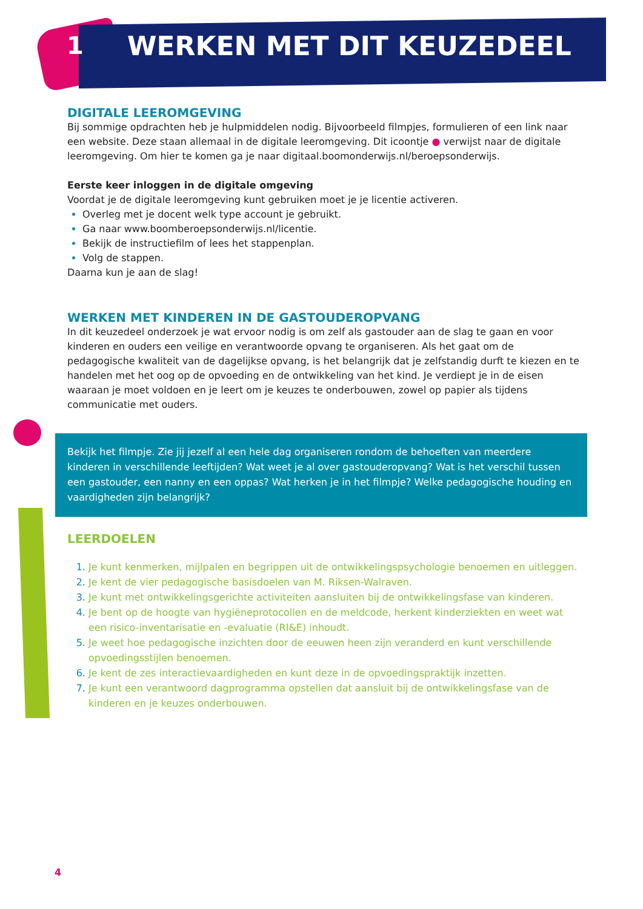1 WERKEN MET DIT KEUZEDEEL
DIGITALE LEEROMGEVING
Bij sommige opdrachten heb je hulpmiddelen nodig. Bijvoorbeeld filmpjes, formulieren of een link naar een website. Deze staan allemaal in de digitale leeromgeving. Dit icoontje ● verwijst naar de digitale leeromgeving. Om hier te komen ga je naar digitaal.boomonderwijs.nl/beroepsonderwijs.
Eerste keer inloggen in de digitale omgeving
Voordat je de digitale leeromgeving kunt gebruiken moet je je licentie activeren.
Overleg met je docent welk type account je gebruikt.
Ga naar www.boomberoepsonderwijs.nl/licentie.
Bekijk de instructiefilm of lees het stappenplan.
Volg de stappen.
Daarna kun je aan de slag!
WERKEN MET KINDEREN IN DE GASTOUDEROPVANG
In dit keuzedeel onderzoek je wat ervoor nodig is om zelf als gastouder aan de slag te gaan en voor kinderen en ouders een veilige en verantwoorde opvang te organiseren. Als het gaat om de pedagogische kwaliteit van de dagelijkse opvang, is het belangrijk dat je zelfstandig durft te kiezen en te handelen met het oog op de opvoeding en de ontwikkeling van het kind. Je verdiept je in de eisen waaraan je moet voldoen en je leert om je keuzes te onderbouwen, zowel op papier als tijdens communicatie met ouders.
Bekijk het filmpje. Zie jij jezelf al een hele dag organiseren rondom de behoeften van meerdere kinderen in verschillende leeftijden? Wat weet je al over gastouderopvang? Wat is het verschil tussen een gastouder, een nanny en een oppas? Wat herken je in het filmpje? Welke pedagogische houding en vaardigheden zijn belangrijk?
LEERDOELEN
Je kunt kenmerken, mijlpalen en begrippen uit de ontwikkelingspsychologie benoemen en uitleggen.
Je kent de vier pedagogische basisdoelen van M. Riksen-Walraven.
Je kunt met ontwikkelingsgerichte activiteiten aansluiten bij de ontwikkelingsfase van kinderen.
Je bent op de hoogte van hygiëneprotocollen en de meldcode, herkent kinderziekten en weet wat een risico-inventarisatie en -evaluatie (RI&E) inhoudt.
Je weet hoe pedagogische inzichten door de eeuwen heen zijn veranderd en kunt verschillende opvoedingsstijlen benoemen.
Je kent de zes interactievaardigheden en kunt deze in de opvoedingspraktijk inzetten.
Je kunt een verantwoord dagprogramma opstellen dat aansluit bij de ontwikkelingsfase van de kinderen en je keuzes onderbouwen.
4